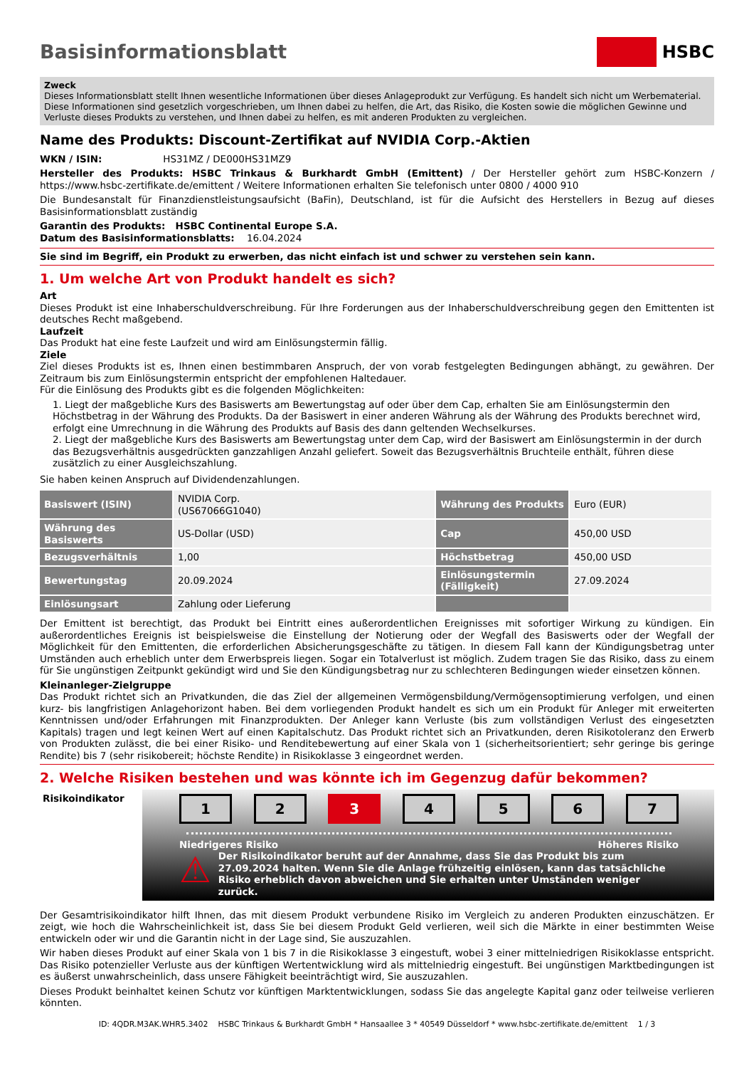Basisinformationsblatt HSBC
Zweck
Dieses Informationsblatt stellt Ihnen wesentliche Informationen über dieses Anlageprodukt zur Verfügung. Es handelt sich nicht um Werbematerial. Diese Informationen sind gesetzlich vorgeschrieben, um Ihnen dabei zu helfen, die Art, das Risiko, die Kosten sowie die möglichen Gewinne und Verluste dieses Produkts zu verstehen, und Ihnen dabei zu helfen, es mit anderen Produkten zu vergleichen.
Name des Produkts: Discount-Zertifikat auf NVIDIA Corp.-Aktien
WKN / ISIN: HS31MZ / DE000HS31MZ9
Hersteller des Produkts: HSBC Trinkaus & Burkhardt GmbH (Emittent) / Der Hersteller gehört zum HSBC-Konzern / https://www.hsbc-zertifikate.de/emittent / Weitere Informationen erhalten Sie telefonisch unter 0800 / 4000 910
Die Bundesanstalt für Finanzdienstleistungsaufsicht (BaFin), Deutschland, ist für die Aufsicht des Herstellers in Bezug auf dieses Basisinformationsblatt zuständig
Garantin des Produkts: HSBC Continental Europe S.A.
Datum des Basisinformationsblatts: 16.04.2024
Sie sind im Begriff, ein Produkt zu erwerben, das nicht einfach ist und schwer zu verstehen sein kann.
1. Um welche Art von Produkt handelt es sich?
Art
Dieses Produkt ist eine Inhaberschuldverschreibung. Für Ihre Forderungen aus der Inhaberschuldverschreibung gegen den Emittenten ist deutsches Recht maßgebend.
Laufzeit
Das Produkt hat eine feste Laufzeit und wird am Einlösungstermin fällig.
Ziele
Ziel dieses Produkts ist es, Ihnen einen bestimmbaren Anspruch, der von vorab festgelegten Bedingungen abhängt, zu gewähren. Der Zeitraum bis zum Einlösungstermin entspricht der empfohlenen Haltedauer.
Für die Einlösung des Produkts gibt es die folgenden Möglichkeiten:
1. Liegt der maßgebliche Kurs des Basiswerts am Bewertungstag auf oder über dem Cap, erhalten Sie am Einlösungstermin den Höchstbetrag in der Währung des Produkts. Da der Basiswert in einer anderen Währung als der Währung des Produkts berechnet wird, erfolgt eine Umrechnung in die Währung des Produkts auf Basis des dann geltenden Wechselkurses.
2. Liegt der maßgebliche Kurs des Basiswerts am Bewertungstag unter dem Cap, wird der Basiswert am Einlösungstermin in der durch das Bezugsverhältnis ausgedrückten ganzzahligen Anzahl geliefert. Soweit das Bezugsverhältnis Bruchteile enthält, führen diese zusätzlich zu einer Ausgleichszahlung.
Sie haben keinen Anspruch auf Dividendenzahlungen.
| Basiswert (ISIN) | NVIDIA Corp. (US67066G1040) | Währung des Produkts | Euro (EUR) |
| Währung des Basiswerts | US-Dollar (USD) | Cap | 450,00 USD |
| Bezugsverhältnis | 1,00 | Höchstbetrag | 450,00 USD |
| Bewertungstag | 20.09.2024 | Einlösungstermin (Fälligkeit) | 27.09.2024 |
| Einlösungsart | Zahlung oder Lieferung | | |
Der Emittent ist berechtigt, das Produkt bei Eintritt eines außerordentlichen Ereignisses mit sofortiger Wirkung zu kündigen. Ein außerordentliches Ereignis ist beispielsweise die Einstellung der Notierung oder der Wegfall des Basiswerts oder der Wegfall der Möglichkeit für den Emittenten, die erforderlichen Absicherungsgeschäfte zu tätigen. In diesem Fall kann der Kündigungsbetrag unter Umständen auch erheblich unter dem Erwerbspreis liegen. Sogar ein Totalverlust ist möglich. Zudem tragen Sie das Risiko, dass zu einem für Sie ungünstigen Zeitpunkt gekündigt wird und Sie den Kündigungsbetrag nur zu schlechteren Bedingungen wieder einsetzen können.
Kleinanleger-Zielgruppe
Das Produkt richtet sich an Privatkunden, die das Ziel der allgemeinen Vermögensbildung/Vermögensoptimierung verfolgen, und einen kurz- bis langfristigen Anlagehorizont haben. Bei dem vorliegenden Produkt handelt es sich um ein Produkt für Anleger mit erweiterten Kenntnissen und/oder Erfahrungen mit Finanzprodukten. Der Anleger kann Verluste (bis zum vollständigen Verlust des eingesetzten Kapitals) tragen und legt keinen Wert auf einen Kapitalschutz. Das Produkt richtet sich an Privatkunden, deren Risikotoleranz den Erwerb von Produkten zulässt, die bei einer Risiko- und Renditebewertung auf einer Skala von 1 (sicherheitsorientiert; sehr geringe bis geringe Rendite) bis 7 (sehr risikobereit; höchste Rendite) in Risikoklasse 3 eingeordnet werden.
2. Welche Risiken bestehen und was könnte ich im Gegenzug dafür bekommen?
Risikoindikator
1 2 3 4 5 6 7
Niedrigeres Risiko Höheres Risiko
⚠ Der Risikoindikator beruht auf der Annahme, dass Sie das Produkt bis zum 27.09.2024 halten. Wenn Sie die Anlage frühzeitig einlösen, kann das tatsächliche Risiko erheblich davon abweichen und Sie erhalten unter Umständen weniger zurück.
Der Gesamtrisikoindikator hilft Ihnen, das mit diesem Produkt verbundene Risiko im Vergleich zu anderen Produkten einzuschätzen. Er zeigt, wie hoch die Wahrscheinlichkeit ist, dass Sie bei diesem Produkt Geld verlieren, weil sich die Märkte in einer bestimmten Weise entwickeln oder wir und die Garantin nicht in der Lage sind, Sie auszuzahlen.
Wir haben dieses Produkt auf einer Skala von 1 bis 7 in die Risikoklasse 3 eingestuft, wobei 3 einer mittelniedrigen Risikoklasse entspricht. Das Risiko potenzieller Verluste aus der künftigen Wertentwicklung wird als mittelniedrig eingestuft. Bei ungünstigen Marktbedingungen ist es äußerst unwahrscheinlich, dass unsere Fähigkeit beeinträchtigt wird, Sie auszuzahlen.
Dieses Produkt beinhaltet keinen Schutz vor künftigen Marktentwicklungen, sodass Sie das angelegte Kapital ganz oder teilweise verlieren könnten.
ID: 4QDR.M3AK.WHR5.3402 HSBC Trinkaus & Burkhardt GmbH * Hansaallee 3 * 40549 Düsseldorf * www.hsbc-zertifikate.de/emittent 1 / 3